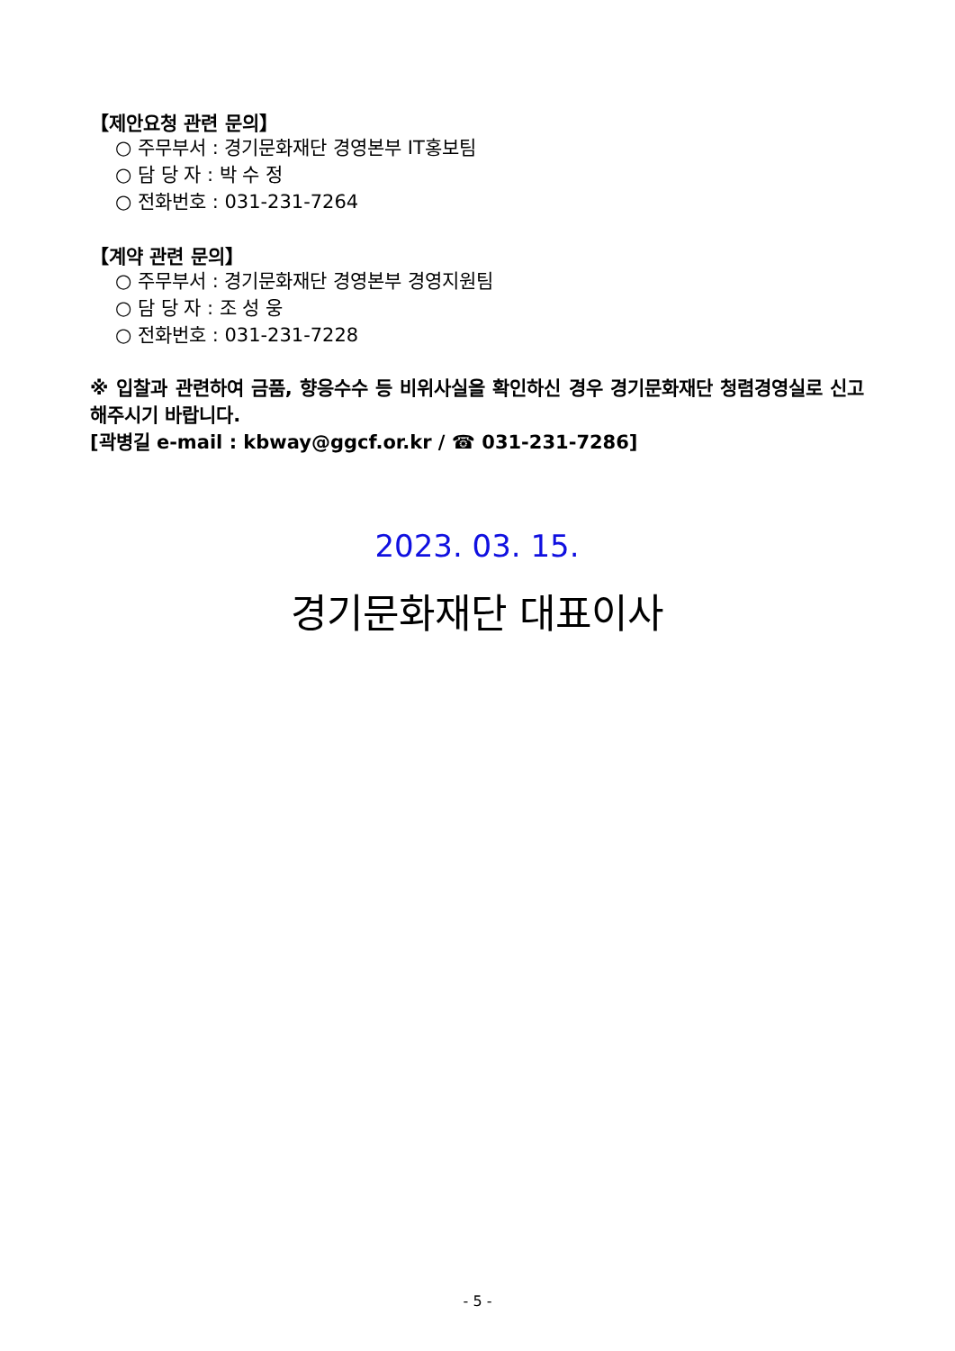【제안요청 관련 문의】
○ 주무부서 : 경기문화재단 경영본부 IT홍보팀
○ 담 당 자 : 박 수 정
○ 전화번호 : 031-231-7264
【계약 관련 문의】
○ 주무부서 : 경기문화재단 경영본부 경영지원팀
○ 담 당 자 : 조 성 웅
○ 전화번호 : 031-231-7228
※ 입찰과 관련하여 금품, 향응수수 등 비위사실을 확인하신 경우 경기문화재단 청렴경영실로 신고해주시기 바랍니다.
[곽병길 e-mail : kbway@ggcf.or.kr / ☎ 031-231-7286]
2023. 03. 15.
경기문화재단 대표이사
- 5 -